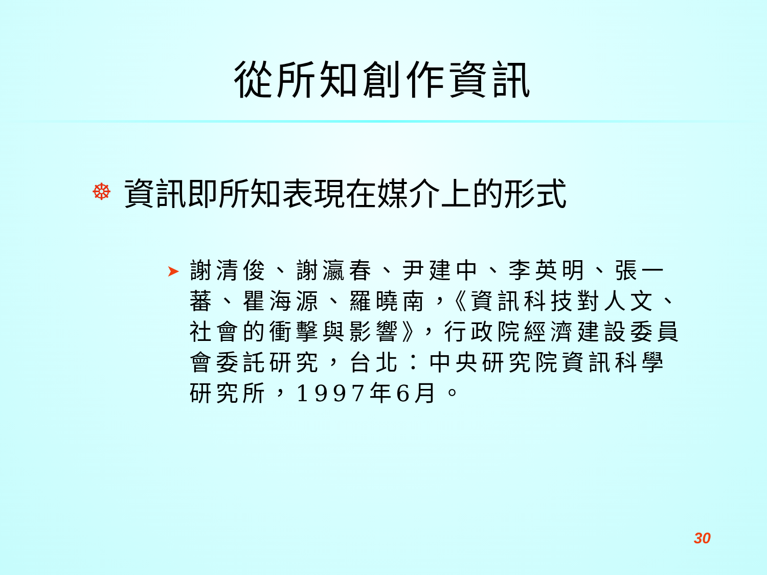從所知創作資訊
☸ 資訊即所知表現在媒介上的形式
➤ 謝清俊、謝瀛春、尹建中、李英明、張一蕃、瞿海源、羅曉南，《資訊科技對人文、社會的衝擊與影響》，行政院經濟建設委員會委託研究，台北：中央研究院資訊科學研究所，1997年6月。
30